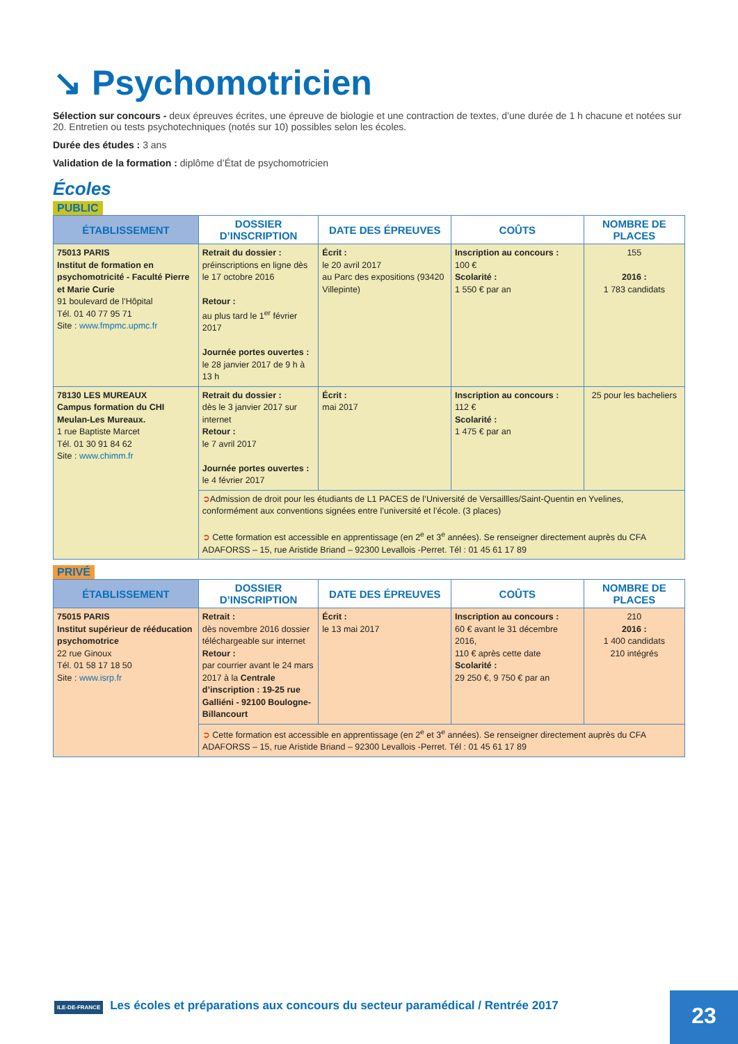↘ Psychomotricien
Sélection sur concours - deux épreuves écrites, une épreuve de biologie et une contraction de textes, d’une durée de 1 h chacune et notées sur 20. Entretien ou tests psychotechniques (notés sur 10) possibles selon les écoles.
Durée des études : 3 ans
Validation de la formation : diplôme d’État de psychomotricien
Écoles
PUBLIC
| ÉTABLISSEMENT | DOSSIER D’INSCRIPTION | DATE DES ÉPREUVES | COÛTS | NOMBRE DE PLACES |
| --- | --- | --- | --- | --- |
| 75013 PARIS Institut de formation en psychomotricité - Faculté Pierre et Marie Curie 91 boulevard de l’Hôpital Tél. 01 40 77 95 71 Site : www.fmpmc.upmc.fr | Retrait du dossier : préinscriptions en ligne dès le 17 octobre 2016 Retour : au plus tard le 1<sup>er</sup> février 2017 Journée portes ouvertes : le 28 janvier 2017 de 9 h à 13 h | Écrit : le 20 avril 2017 au Parc des expositions (93420 Villepinte) | Inscription au concours : 100 € Scolarité : 1 550 € par an | 155 2016 : 1 783 candidats |
| 78130 LES MUREAUX Campus formation du CHI Meulan-Les Mureaux. 1 rue Baptiste Marcet Tél. 01 30 91 84 62 Site : www.chimm.fr | Retrait du dossier : dès le 3 janvier 2017 sur internet Retour : le 7 avril 2017 Journée portes ouvertes : le 4 février 2017 | Écrit : mai 2017 | Inscription au concours : 112 € Scolarité : 1 475 € par an | 25 pour les bacheliers |
| | ➲ Admission de droit pour les étudiants de L1 PACES de l’Université de Versaillles/Saint-Quentin en Yvelines, conformément aux conventions signées entre l’université et l’école. (3 places) ➲ Cette formation est accessible en apprentissage (en 2<sup>e</sup> et 3<sup>e</sup> années). Se renseigner directement auprès du CFA ADAFORSS – 15, rue Aristide Briand – 92300 Levallois -Perret. Tél : 01 45 61 17 89 | | | |
PRIVÉ
| ÉTABLISSEMENT | DOSSIER D’INSCRIPTION | DATE DES ÉPREUVES | COÛTS | NOMBRE DE PLACES |
| --- | --- | --- | --- | --- |
| 75015 PARIS Institut supérieur de rééducation psychomotrice 22 rue Ginoux Tél. 01 58 17 18 50 Site : www.isrp.fr | Retrait : dès novembre 2016 dossier téléchargeable sur internet Retour : par courrier avant le 24 mars 2017 à la Centrale d’inscription : 19-25 rue Galliéni - 92100 Boulogne-Billancourt | Écrit : le 13 mai 2017 | Inscription au concours : 60 € avant le 31 décembre 2016, 110 € après cette date Scolarité : 29 250 €, 9 750 € par an | 210 2016 : 1 400 candidats 210 intégrés |
| | ➲ Cette formation est accessible en apprentissage (en 2<sup>e</sup> et 3<sup>e</sup> années). Se renseigner directement auprès du CFA ADAFORSS – 15, rue Aristide Briand – 92300 Levallois -Perret. Tél : 01 45 61 17 89 | | | |
ILE-DE-FRANCE Les écoles et préparations aux concours du secteur paramédical / Rentrée 2017
23